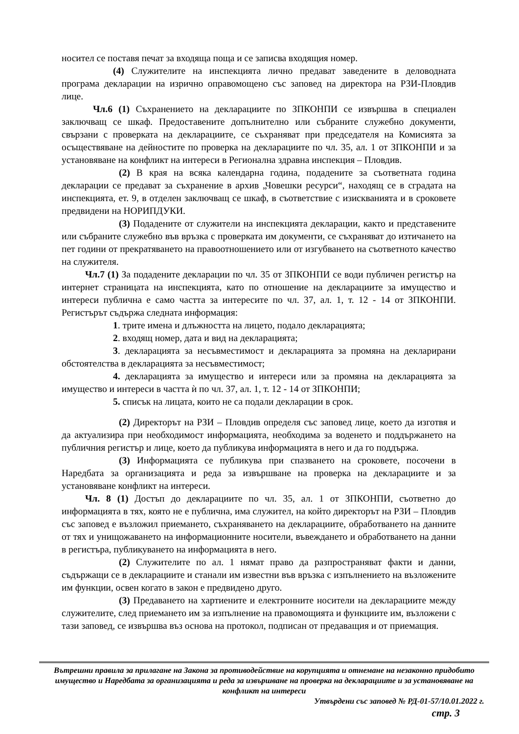носител се поставя печат за входяща поща и се записва входящия номер.
(4) Служителите на инспекцията лично предават заведените в деловодната програма декларации на изрично оправомощено със заповед на директора на РЗИ-Пловдив лице.
Чл.6 (1) Съхранението на декларациите по ЗПКОНПИ се извършва в специален заключващ се шкаф. Предоставените допълнително или събраните служебно документи, свързани с проверката на декларациите, се съхраняват при председателя на Комисията за осъществяване на дейностите по проверка на декларациите по чл. 35, ал. 1 от ЗПКОНПИ и за установяване на конфликт на интереси в Регионална здравна инспекция – Пловдив.
(2) В края на всяка календарна година, подадените за съответната година декларации се предават за съхранение в архив „Човешки ресурси“, находящ се в сградата на инспекцията, ет. 9, в отделен заключващ се шкаф, в съответствие с изискванията и в сроковете предвидени на НОРИПДУКИ.
(3) Подадените от служители на инспекцията декларации, както и представените или събраните служебно във връзка с проверката им документи, се съхраняват до изтичането на пет години от прекратяването на правоотношението или от изгубването на съответното качество на служителя.
Чл.7 (1) За подадените декларации по чл. 35 от ЗПКОНПИ се води публичен регистър на интернет страницата на инспекцията, като по отношение на декларациите за имущество и интереси публична е само частта за интересите по чл. 37, ал. 1, т. 12 - 14 от ЗПКОНПИ. Регистърът съдържа следната информация:
1. трите имена и длъжността на лицето, подало декларацията;
2. входящ номер, дата и вид на декларацията;
3. декларацията за несъвместимост и декларацията за промяна на декларирани обстоятелства в декларацията за несъвместимост;
4. декларацията за имущество и интереси или за промяна на декларацията за имущество и интереси в частта ѝ по чл. 37, ал. 1, т. 12 - 14 от ЗПКОНПИ;
5. списък на лицата, които не са подали декларации в срок.
(2) Директорът на РЗИ – Пловдив определя със заповед лице, което да изготвя и да актуализира при необходимост информацията, необходима за воденето и поддържането на публичния регистър и лице, което да публикува информацията в него и да го поддържа.
(3) Информацията се публикува при спазването на сроковете, посочени в Наредбата за организацията и реда за извършване на проверка на декларациите и за установяване конфликт на интереси.
Чл. 8 (1) Достъп до декларациите по чл. 35, ал. 1 от ЗПКОНПИ, съответно до информацията в тях, която не е публична, има служител, на който директорът на РЗИ – Пловдив със заповед е възложил приемането, съхраняването на декларациите, обработването на данните от тях и унищожаването на информационните носители, въвеждането и обработването на данни в регистъра, публикуването на информацията в него.
(2) Служителите по ал. 1 нямат право да разпространяват факти и данни, съдържащи се в декларациите и станали им известни във връзка с изпълнението на възложените им функции, освен когато в закон е предвидено друго.
(3) Предаването на хартиените и електронните носители на декларациите между служителите, след приемането им за изпълнение на правомощията и функциите им, възложени с тази заповед, се извършва въз основа на протокол, подписан от предаващия и от приемащия.
Вътрешни правила за прилагане на Закона за противодействие на корупцията и отнемане на незаконно придобито имущество и Наредбата за организацията и реда за извършване на проверка на декларациите и за установяване на конфликт на интереси
Утвърдени със заповед № РД-01-57/10.01.2022 г.
стр. 3